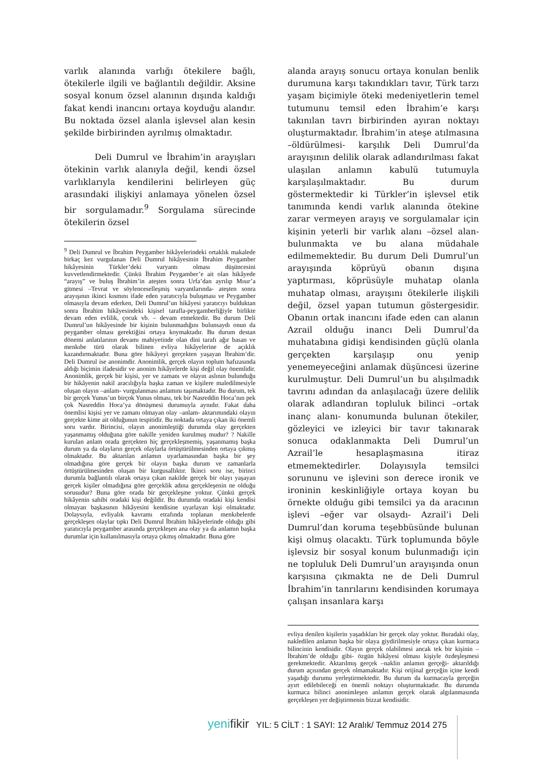varlık alanında varlığı ötekilere bağlı, ötekilerle ilgili ve bağlantılı değildir. Aksine sosyal konum özsel alanının dışında kaldığı fakat kendi inancını ortaya koyduğu alandır. Bu noktada özsel alanla işlevsel alan kesin şekilde birbirinden ayrılmış olmaktadır.
Deli Dumrul ve İbrahim’in arayışları ötekinin varlık alanıyla değil, kendi özsel varlıklarıyla kendilerini belirleyen güç arasındaki ilişkiyi anlamaya yönelen özsel bir sorgulamadır.<sup>9</sup> Sorgulama sürecinde ötekilerin özsel
<sup>9</sup> Deli Dumrul ve İbrahim Peygamber hikâyelerindeki ortaklık makalede birkaç kez vurgulanan Deli Dumrul hikâyesinin İbrahim Peygamber hikâyesinin Türkler’deki varyantı olması düşüncesini kuvvetlendirmektedir. Çünkü İbrahim Peygamber’e ait olan hikâyede “arayış” ve buluş İbrahim’in ateşten sonra Urfa’dan ayrılıp Mısır’a gitmesi –Tevrat ve söylenceselleşmiş varyantlarında- ateşten sonra arayışının ikinci kısmını ifade eden yaratıcıyla buluşması ve Peygamber olmasıyla devam ederken, Deli Dumrul’un hikâyesi yaratıcıyı bulduktan sonra İbrahim hikâyesindeki kişisel tarafla-peygamberliğiyle birlikte devam eden evlilik, çocuk vb. – devam etmektedir. Bu durum Deli Dumrul’un hikâyesinde bir kişinin bulunmadığını bulunsaydı onun da peygamber olması gerektiğini ortaya koymaktadır. Bu durum destan dönemi anlatılarının devamı mahiyetinde olan dini tarafı ağır basan ve menkıbe türü olarak bilinen evliya hikâyelerine de açıklık kazandırmaktadır. Buna göre hikâyeyi gerçekten yaşayan İbrahim’dir. Deli Dumrul ise anonimdir. Anonimlik, gerçek olayın toplum hafızasında aldığı biçimin ifadesidir ve anonim hikâyelerde kişi değil olay önemlidir. Anonimlik, gerçek bir kişisi, yer ve zamanı ve olayın aslının bulunduğu bir hikâyenin nakil aracılığıyla başka zaman ve kişilere maledilmesiyle oluşan olayın –anlam- vurgulanması anlamını taşımaktadır. Bu durum, tek bir gerçek Yunus’un birçok Yunus olması, tek bir Nasreddin Hoca’nın pek çok Nasreddin Hoca’ya dönüşmesi durumuyla aynıdır. Fakat daha önemlisi kişisi yer ve zamanı olmayan olay –anlam- aktarımındaki olayın gerçekte kime ait olduğunun tespitidir. Bu noktada ortaya çıkan iki önemli soru vardır. Birincisi, olayın anonimleştiği durumda olay gerçekten yaşanmamış olduğuna göre nakille yeniden kurulmuş mudur? ? Nakille kurulan anlam orada gerçekten hiç gerçekleşmemiş, yaşanmamış başka durum ya da olayların gerçek olaylarla örtüştürülmesinden ortaya çıkmış olmaktadır. Bu aktarılan anlamın uyarlamasından başka bir şey olmadığına göre gerçek bir olayın başka durum ve zamanlarla örtüştürülmesinden oluşan bir kurgusallıktır. İkinci soru ise, birinci durumla bağlantılı olarak ortaya çıkan nakilde gerçek bir olayı yaşayan gerçek kişiler olmadığına göre gerçeklik adına gerçekleşenin ne olduğu sorusudur? Buna göre orada bir gerçekleşme yoktur. Çünkü gerçek hikâyenin sahibi oradaki kişi değildir. Bu durumda oradaki kişi kendisi olmayan başkasının hikâyesini kendisine uyarlayan kişi olmaktadır. Dolaysıyla, evliyalık kavramı etrafında toplanan menkıbelerde gerçekleşen olaylar tıpkı Deli Dumrul İbrahim hikâyelerinde olduğu gibi yaratıcıyla peygamber arasında gerçekleşen ana olay ya da anlamın başka durumlar için kullanılmasıyla ortaya çıkmış olmaktadır. Buna göre
alanda arayış sonucu ortaya konulan benlik durumuna karşı takındıkları tavır, Türk tarzı yaşam biçimiyle öteki medeniyetlerin temel tutumunu temsil eden İbrahim’e karşı takınılan tavrı birbirinden ayıran noktayı oluşturmaktadır. İbrahim’in ateşe atılmasına –öldürülmesi- karşılık Deli Dumrul’da arayışının delilik olarak adlandırılması fakat ulaşılan anlamın kabulü tutumuyla karşılaşılmaktadır. Bu durum göstermektedir ki Türkler’in işlevsel etik tanımında kendi varlık alanında ötekine zarar vermeyen arayış ve sorgulamalar için kişinin yeterli bir varlık alanı –özsel alan- bulunmakta ve bu alana müdahale edilmemektedir. Bu durum Deli Dumrul’un arayışında köprüyü obanın dışına yaptırması, köprüsüyle muhatap olanla muhatap olması, arayışını ötekilerle ilişkili değil, özsel yapan tutumun göstergesidir. Obanın ortak inancını ifade eden can alanın Azrail olduğu inancı Deli Dumrul’da muhatabına gidişi kendisinden güçlü olanla gerçekten karşılaşıp onu yenip yenemeyeceğini anlamak düşüncesi üzerine kurulmuştur. Deli Dumrul’un bu alışılmadık tavrını adından da anlaşılacağı üzere delilik olarak adlandıran topluluk bilinci –ortak inanç alanı- konumunda bulunan ötekiler, gözleyici ve izleyici bir tavır takınarak sonuca odaklanmakta Deli Dumrul’un Azrail’le hesaplaşmasına itiraz etmemektedirler. Dolayısıyla temsilci sorununu ve işlevini son derece ironik ve ironinin keskinliğiyle ortaya koyan bu örnekte olduğu gibi temsilci ya da aracının işlevi –eğer var olsaydı- Azrail’i Deli Dumrul’dan koruma teşebbüsünde bulunan kişi olmuş olacaktı. Türk toplumunda böyle işlevsiz bir sosyal konum bulunmadığı için ne topluluk Deli Dumrul’un arayışında onun karşısına çıkmakta ne de Deli Dumrul İbrahim’in tanrılarını kendisinden korumaya çalışan insanlara karşı
evliya denilen kişilerin yaşadıkları bir gerçek olay yoktur. Buradaki olay, nakledilen anlamın başka bir olaya giydirilmesiyle ortaya çıkan kurmaca bilincinin kendisidir. Olayın gerçek olabilmesi ancak tek bir kişinin –İbrahim’de olduğu gibi- özgün hikâyesi olması kişiyle özdeşleşmesi gerekmektedir. Aktarılmış gerçek –naklin anlamın gerçeği- aktarıldığı durum açısından gerçek olmamaktadır. Kişi orijinal gerçeğin içine kendi yaşadığı durumu yerleştirmektedir. Bu durum da kurmacayla gerçeğin ayırt edilebileceği en önemli noktayı oluşturmaktadır. Bu durumda kurmaca bilinci anonimleşen anlamın gerçek olarak algılanmasında gerçekleşen yer değiştirmenin bizzat kendisidir.
yenifikir YIL: 5 CİLT : 1 SAYI: 12 Aralık/ Temmuz 2014 275